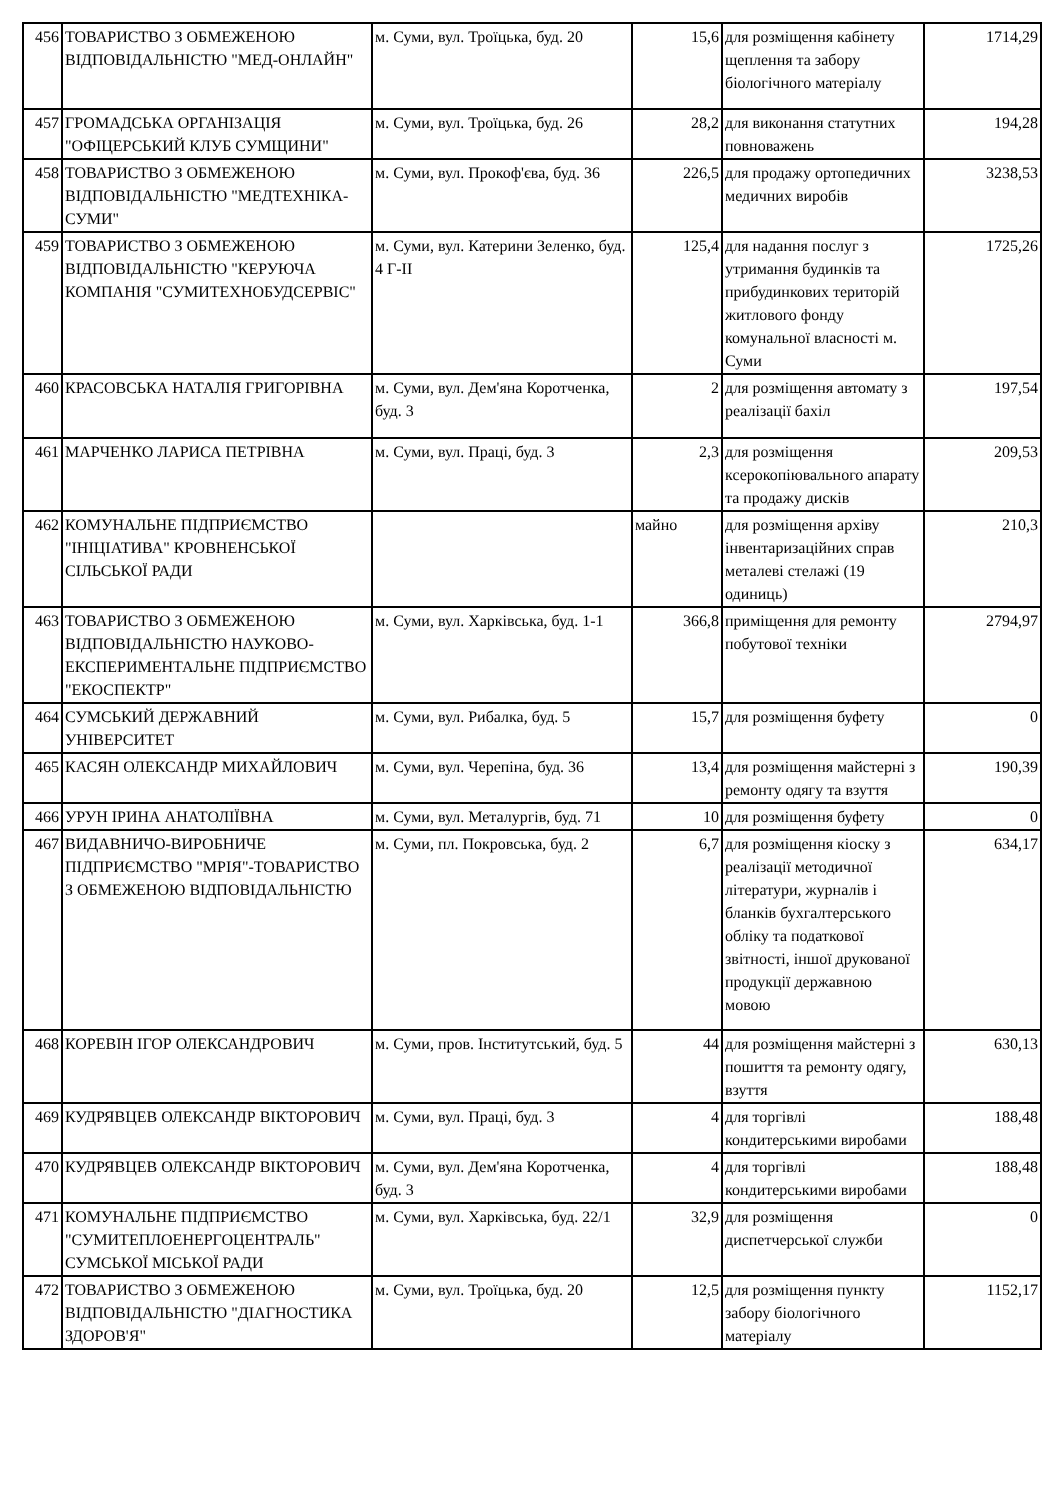| 456 | ТОВАРИСТВО З ОБМЕЖЕНОЮ ВІДПОВІДАЛЬНІСТЮ "МЕД-ОНЛАЙН" | м. Суми, вул. Троїцька, буд. 20 | 15,6 | для розміщення кабінету щеплення та забору біологічного матеріалу | 1714,29 |
| 457 | ГРОМАДСЬКА ОРГАНІЗАЦІЯ "ОФІЦЕРСЬКИЙ КЛУБ СУМЩИНИ" | м. Суми, вул. Троїцька, буд. 26 | 28,2 | для виконання статутних повноважень | 194,28 |
| 458 | ТОВАРИСТВО З ОБМЕЖЕНОЮ ВІДПОВІДАЛЬНІСТЮ "МЕДТЕХНІКА-СУМИ" | м. Суми, вул. Прокоф'єва, буд. 36 | 226,5 | для продажу ортопедичних медичних виробів | 3238,53 |
| 459 | ТОВАРИСТВО З ОБМЕЖЕНОЮ ВІДПОВІДАЛЬНІСТЮ "КЕРУЮЧА КОМПАНІЯ "СУМИТЕХНОБУДСЕРВІС" | м. Суми, вул. Катерини Зеленко, буд. 4 Г-ІІ | 125,4 | для надання послуг з утримання будинків та прибудинкових територій житлового фонду комунальної власності м. Суми | 1725,26 |
| 460 | КРАСОВСЬКА НАТАЛІЯ ГРИГОРІВНА | м. Суми, вул. Дем'яна Коротченка, буд. 3 | 2 | для розміщення автомату з реалізації бахіл | 197,54 |
| 461 | МАРЧЕНКО ЛАРИСА ПЕТРІВНА | м. Суми, вул. Праці, буд. 3 | 2,3 | для розміщення ксерокопіювального апарату та продажу дисків | 209,53 |
| 462 | КОМУНАЛЬНЕ ПІДПРИЄМСТВО "ІНІЦІАТИВА" КРОВНЕНСЬКОЇ СІЛЬСЬКОЇ РАДИ | | майно | для розміщення архіву інвентаризаційних справ металеві стелажі (19 одиниць) | 210,3 |
| 463 | ТОВАРИСТВО З ОБМЕЖЕНОЮ ВІДПОВІДАЛЬНІСТЮ НАУКОВО-ЕКСПЕРИМЕНТАЛЬНЕ ПІДПРИЄМСТВО "ЕКОСПЕКТР" | м. Суми, вул. Харківська, буд. 1-1 | 366,8 | приміщення для ремонту побутової техніки | 2794,97 |
| 464 | СУМСЬКИЙ ДЕРЖАВНИЙ УНІВЕРСИТЕТ | м. Суми, вул. Рибалка, буд. 5 | 15,7 | для розміщення буфету | 0 |
| 465 | КАСЯН ОЛЕКСАНДР МИХАЙЛОВИЧ | м. Суми, вул. Черепіна, буд. 36 | 13,4 | для розміщення майстерні з ремонту одягу та взуття | 190,39 |
| 466 | УРУН ІРИНА АНАТОЛІЇВНА | м. Суми, вул. Металургів, буд. 71 | 10 | для розміщення буфету | 0 |
| 467 | ВИДАВНИЧО-ВИРОБНИЧЕ ПІДПРИЄМСТВО "МРІЯ"-ТОВАРИСТВО З ОБМЕЖЕНОЮ ВІДПОВІДАЛЬНІСТЮ | м. Суми, пл. Покровська, буд. 2 | 6,7 | для розміщення кіоску з реалізації методичної літератури, журналів і бланків бухгалтерського обліку та податкової звітності, іншої друкованої продукції державною мовою | 634,17 |
| 468 | КОРЕВІН ІГОР ОЛЕКСАНДРОВИЧ | м. Суми, пров. Інститутський, буд. 5 | 44 | для розміщення майстерні з пошиття та ремонту одягу, взуття | 630,13 |
| 469 | КУДРЯВЦЕВ ОЛЕКСАНДР ВІКТОРОВИЧ | м. Суми, вул. Праці, буд. 3 | 4 | для торгівлі кондитерськими виробами | 188,48 |
| 470 | КУДРЯВЦЕВ ОЛЕКСАНДР ВІКТОРОВИЧ | м. Суми, вул. Дем'яна Коротченка, буд. 3 | 4 | для торгівлі кондитерськими виробами | 188,48 |
| 471 | КОМУНАЛЬНЕ ПІДПРИЄМСТВО "СУМИТЕПЛОЕНЕРГОЦЕНТРАЛЬ" СУМСЬКОЇ МІСЬКОЇ РАДИ | м. Суми, вул. Харківська, буд. 22/1 | 32,9 | для розміщення диспетчерської служби | 0 |
| 472 | ТОВАРИСТВО З ОБМЕЖЕНОЮ ВІДПОВІДАЛЬНІСТЮ "ДІАГНОСТИКА ЗДОРОВ'Я" | м. Суми, вул. Троїцька, буд. 20 | 12,5 | для розміщення пункту забору біологічного матеріалу | 1152,17 |